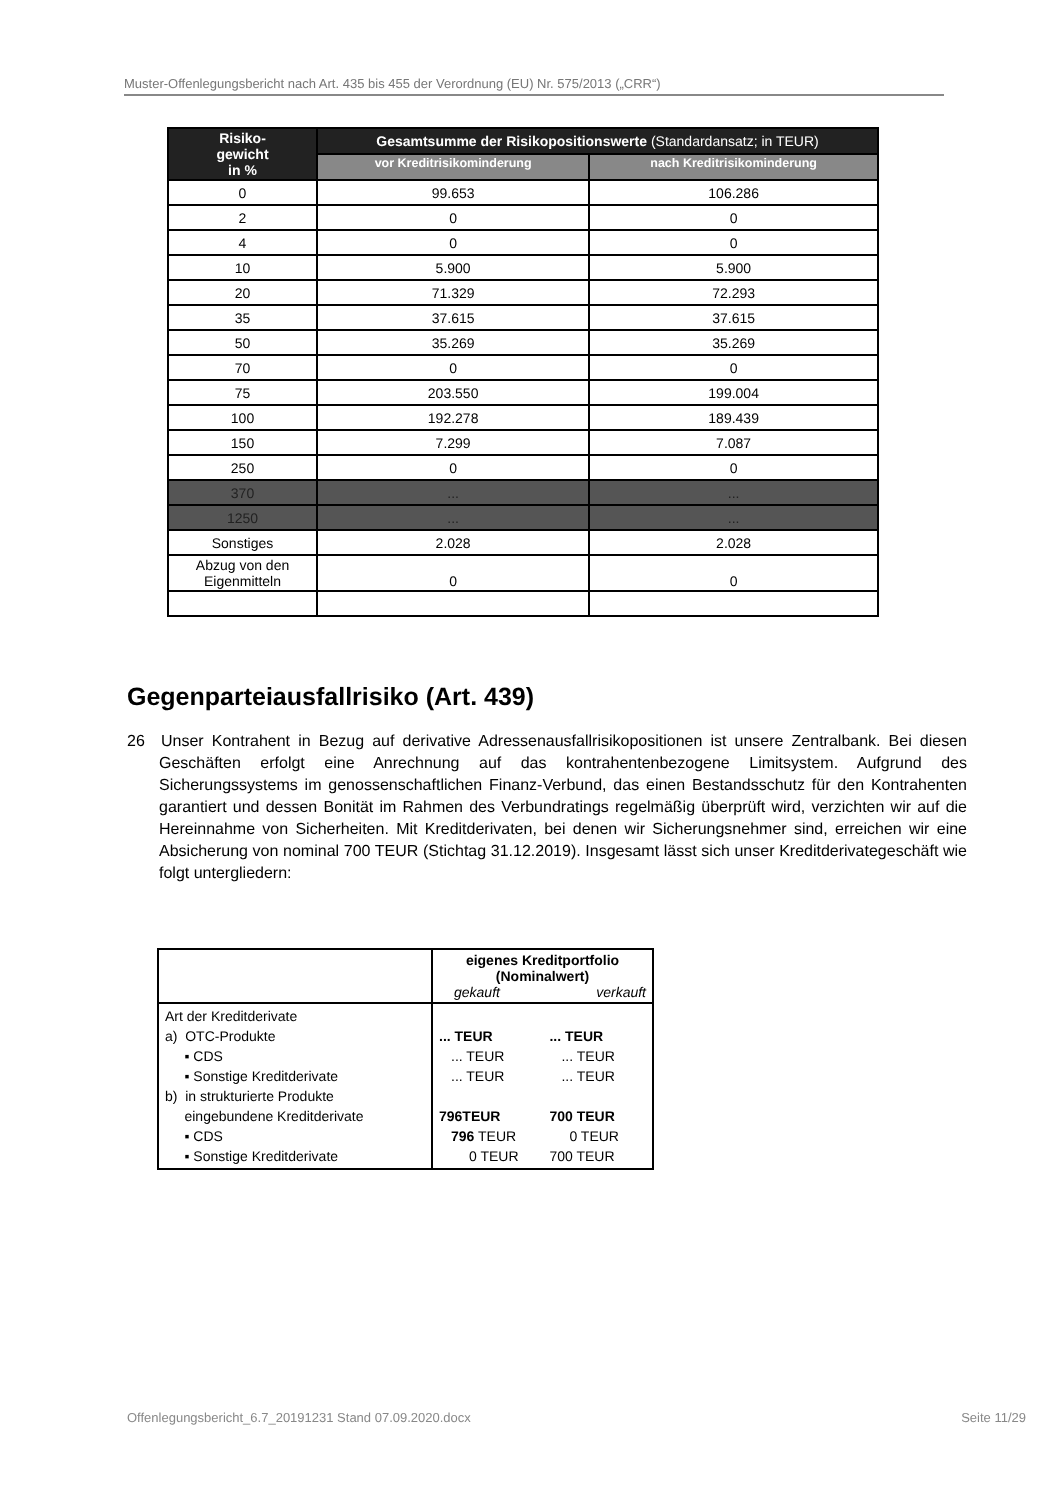Muster-Offenlegungsbericht nach Art. 435 bis 455 der Verordnung (EU) Nr. 575/2013 („CRR“)
| Risiko- gewicht in % | Gesamtsumme der Risikopositionswerte (Standardansatz; in TEUR) | |
| --- | --- | --- |
| | vor Kreditrisikominderung | nach Kreditrisikominderung |
| 0 | 99.653 | 106.286 |
| 2 | 0 | 0 |
| 4 | 0 | 0 |
| 10 | 5.900 | 5.900 |
| 20 | 71.329 | 72.293 |
| 35 | 37.615 | 37.615 |
| 50 | 35.269 | 35.269 |
| 70 | 0 | 0 |
| 75 | 203.550 | 199.004 |
| 100 | 192.278 | 189.439 |
| 150 | 7.299 | 7.087 |
| 250 | 0 | 0 |
| 370 | ... | ... |
| 1250 | ... | ... |
| Sonstiges | 2.028 | 2.028 |
| Abzug von den Eigenmitteln | 0 | 0 |
Gegenparteiausfallrisiko (Art. 439)
26 Unser Kontrahent in Bezug auf derivative Adressenausfallrisikopositionen ist unsere Zentralbank. Bei diesen Geschäften erfolgt eine Anrechnung auf das kontrahentenbezogene Limitsystem. Aufgrund des Sicherungssystems im genossenschaftlichen Finanz-Verbund, das einen Bestandsschutz für den Kontrahenten garantiert und dessen Bonität im Rahmen des Verbundratings regelmäßig überprüft wird, verzichten wir auf die Hereinnahme von Sicherheiten. Mit Kreditderivaten, bei denen wir Sicherungsnehmer sind, erreichen wir eine Absicherung von nominal 700 TEUR (Stichtag 31.12.2019). Insgesamt lässt sich unser Kreditderivategeschäft wie folgt untergliedern:
| | eigenes Kreditportfolio (Nominalwert) gekauft verkauft |
| Art der Kreditderivate a) OTC-Produkte ▪ CDS ▪ Sonstige Kreditderivate b) in strukturierte Produkte eingebundene Kreditderivate ▪ CDS ▪ Sonstige Kreditderivate | / ... TEUR / ... TEUR / / ... TEUR / ... TEUR / / ... TEUR / ... TEUR / / 796TEUR / 700 TEUR / / 796 TEUR / 0 TEUR / / 0 TEUR / 700 TEUR / |
Offenlegungsbericht_6.7_20191231 Stand 07.09.2020.docx
Seite 11/29